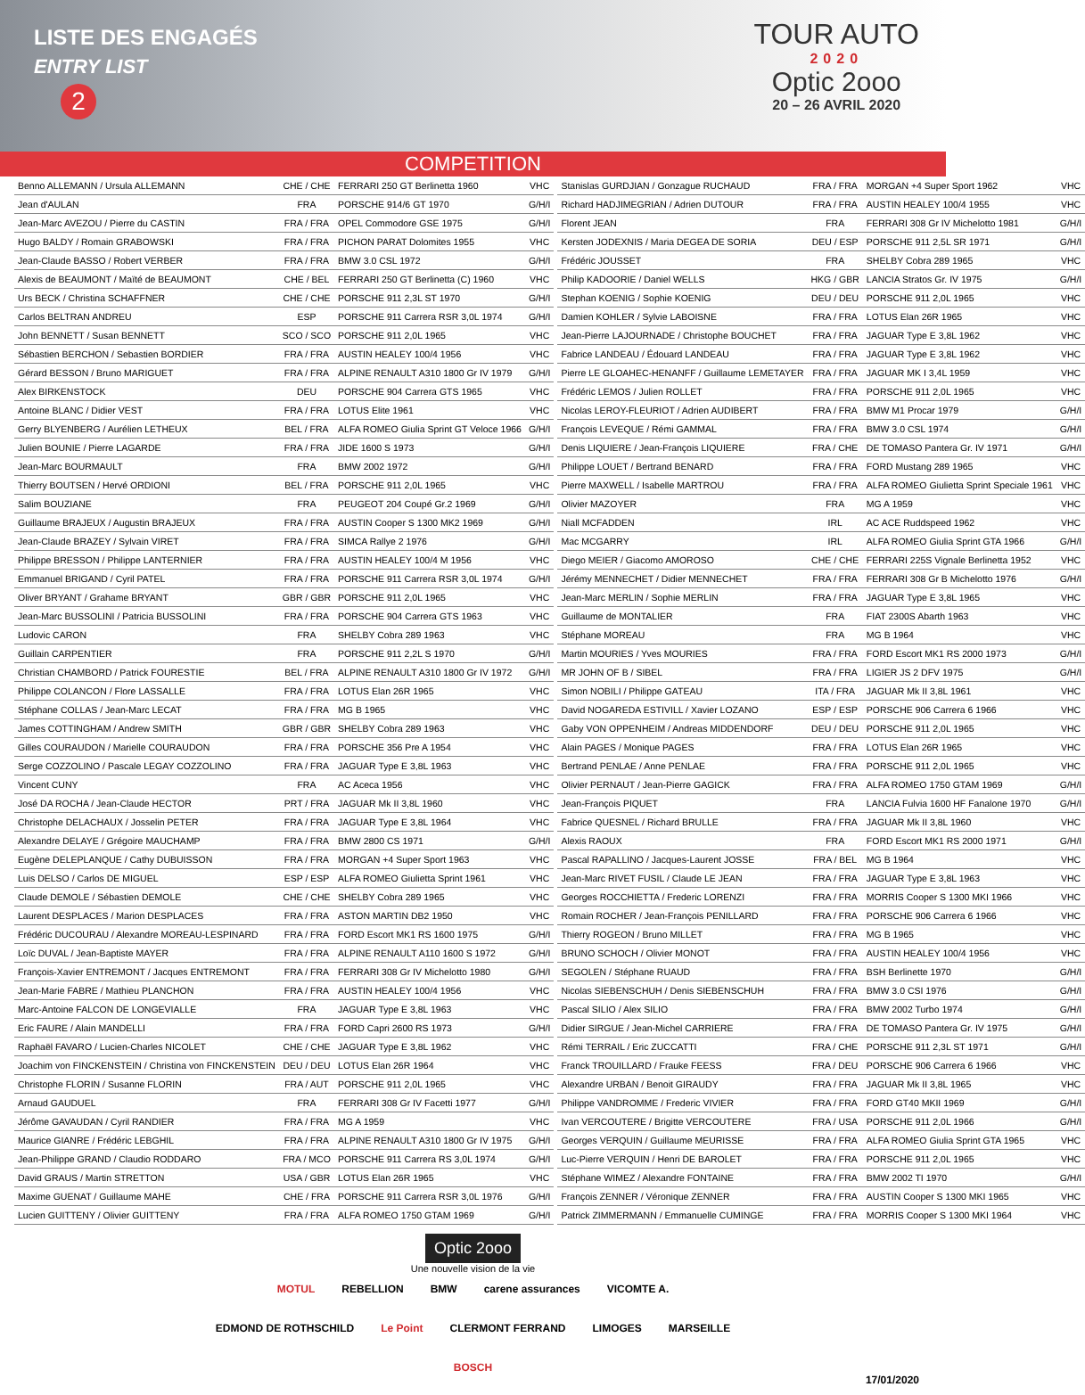LISTE DES ENGAGÉS
ENTRY LIST
2
TOUR AUTO
2020
Optic 2ooo
20 – 26 AVRIL 2020
COMPETITION
| Benno ALLEMANN / Ursula ALLEMANN | CHE / CHE | FERRARI 250 GT Berlinetta 1960 | VHC |
| Jean d'AULAN | FRA | PORSCHE 914/6 GT 1970 | G/H/I |
| Jean-Marc AVEZOU / Pierre du CASTIN | FRA / FRA | OPEL Commodore GSE 1975 | G/H/I |
| Hugo BALDY / Romain GRABOWSKI | FRA / FRA | PICHON PARAT Dolomites 1955 | VHC |
| Jean-Claude BASSO / Robert VERBER | FRA / FRA | BMW 3.0 CSL 1972 | G/H/I |
| Alexis de BEAUMONT / Maïté de BEAUMONT | CHE / BEL | FERRARI 250 GT Berlinetta (C) 1960 | VHC |
| Urs BECK / Christina SCHAFFNER | CHE / CHE | PORSCHE 911 2,3L ST 1970 | G/H/I |
| Carlos BELTRAN ANDREU | ESP | PORSCHE 911 Carrera RSR 3,0L 1974 | G/H/I |
| John BENNETT / Susan BENNETT | SCO / SCO | PORSCHE 911 2,0L 1965 | VHC |
| Sébastien BERCHON / Sebastien BORDIER | FRA / FRA | AUSTIN HEALEY 100/4 1956 | VHC |
| Gérard BESSON / Bruno MARIGUET | FRA / FRA | ALPINE RENAULT A310 1800 Gr IV 1979 | G/H/I |
| Alex BIRKENSTOCK | DEU | PORSCHE 904 Carrera GTS 1965 | VHC |
| Antoine BLANC / Didier VEST | FRA / FRA | LOTUS Elite 1961 | VHC |
| Gerry BLYENBERG / Aurélien LETHEUX | BEL / FRA | ALFA ROMEO Giulia Sprint GT Veloce 1966 | G/H/I |
| Julien BOUNIE / Pierre LAGARDE | FRA / FRA | JIDE 1600 S 1973 | G/H/I |
| Jean-Marc BOURMAULT | FRA | BMW 2002 1972 | G/H/I |
| Thierry BOUTSEN / Hervé ORDIONI | BEL / FRA | PORSCHE 911 2,0L 1965 | VHC |
| Salim BOUZIANE | FRA | PEUGEOT 204 Coupé Gr.2 1969 | G/H/I |
| Guillaume BRAJEUX / Augustin BRAJEUX | FRA / FRA | AUSTIN Cooper S 1300 MK2 1969 | G/H/I |
| Jean-Claude BRAZEY / Sylvain VIRET | FRA / FRA | SIMCA Rallye 2 1976 | G/H/I |
| Philippe BRESSON / Philippe LANTERNIER | FRA / FRA | AUSTIN HEALEY 100/4 M 1956 | VHC |
| Emmanuel BRIGAND / Cyril PATEL | FRA / FRA | PORSCHE 911 Carrera RSR 3,0L 1974 | G/H/I |
| Oliver BRYANT / Grahame BRYANT | GBR / GBR | PORSCHE 911 2,0L 1965 | VHC |
| Jean-Marc BUSSOLINI / Patricia BUSSOLINI | FRA / FRA | PORSCHE 904 Carrera GTS 1963 | VHC |
| Ludovic CARON | FRA | SHELBY Cobra 289 1963 | VHC |
| Guillain CARPENTIER | FRA | PORSCHE 911 2,2L S 1970 | G/H/I |
| Christian CHAMBORD / Patrick FOURESTIE | BEL / FRA | ALPINE RENAULT A310 1800 Gr IV 1972 | G/H/I |
| Philippe COLANCON / Flore LASSALLE | FRA / FRA | LOTUS Elan 26R 1965 | VHC |
| Stéphane COLLAS / Jean-Marc LECAT | FRA / FRA | MG B 1965 | VHC |
| James COTTINGHAM / Andrew SMITH | GBR / GBR | SHELBY Cobra 289 1963 | VHC |
| Gilles COURAUDON / Marielle COURAUDON | FRA / FRA | PORSCHE 356 Pre A 1954 | VHC |
| Serge COZZOLINO / Pascale LEGAY COZZOLINO | FRA / FRA | JAGUAR Type E 3,8L 1963 | VHC |
| Vincent CUNY | FRA | AC Aceca 1956 | VHC |
| José DA ROCHA / Jean-Claude HECTOR | PRT / FRA | JAGUAR Mk II 3,8L 1960 | VHC |
| Christophe DELACHAUX / Josselin PETER | FRA / FRA | JAGUAR Type E 3,8L 1964 | VHC |
| Alexandre DELAYE / Grégoire MAUCHAMP | FRA / FRA | BMW 2800 CS 1971 | G/H/I |
| Eugène DELEPLANQUE / Cathy DUBUISSON | FRA / FRA | MORGAN +4 Super Sport 1963 | VHC |
| Luis DELSO / Carlos DE MIGUEL | ESP / ESP | ALFA ROMEO Giulietta Sprint 1961 | VHC |
| Claude DEMOLE / Sébastien DEMOLE | CHE / CHE | SHELBY Cobra 289 1965 | VHC |
| Laurent DESPLACES / Marion DESPLACES | FRA / FRA | ASTON MARTIN DB2 1950 | VHC |
| Frédéric DUCOURAU / Alexandre MOREAU-LESPINARD | FRA / FRA | FORD Escort MK1 RS 1600 1975 | G/H/I |
| Loïc DUVAL / Jean-Baptiste MAYER | FRA / FRA | ALPINE RENAULT A110 1600 S 1972 | G/H/I |
| François-Xavier ENTREMONT / Jacques ENTREMONT | FRA / FRA | FERRARI 308 Gr IV Michelotto 1980 | G/H/I |
| Jean-Marie FABRE / Mathieu PLANCHON | FRA / FRA | AUSTIN HEALEY 100/4 1956 | VHC |
| Marc-Antoine FALCON DE LONGEVIALLE | FRA | JAGUAR Type E 3,8L 1963 | VHC |
| Eric FAURE / Alain MANDELLI | FRA / FRA | FORD Capri 2600 RS 1973 | G/H/I |
| Raphaël FAVARO / Lucien-Charles NICOLET | CHE / CHE | JAGUAR Type E 3,8L 1962 | VHC |
| Joachim von FINCKENSTEIN / Christina von FINCKENSTEIN | DEU / DEU | LOTUS Elan 26R 1964 | VHC |
| Christophe FLORIN / Susanne FLORIN | FRA / AUT | PORSCHE 911 2,0L 1965 | VHC |
| Arnaud GAUDUEL | FRA | FERRARI 308 Gr IV Facetti 1977 | G/H/I |
| Jérôme GAVAUDAN / Cyril RANDIER | FRA / FRA | MG A 1959 | VHC |
| Maurice GIANRE / Frédéric LEBGHIL | FRA / FRA | ALPINE RENAULT A310 1800 Gr IV 1975 | G/H/I |
| Jean-Philippe GRAND / Claudio RODDARO | FRA / MCO | PORSCHE 911 Carrera RS 3,0L 1974 | G/H/I |
| David GRAUS / Martin STRETTON | USA / GBR | LOTUS Elan 26R 1965 | VHC |
| Maxime GUENAT / Guillaume MAHE | CHE / FRA | PORSCHE 911 Carrera RSR 3,0L 1976 | G/H/I |
| Lucien GUITTENY / Olivier GUITTENY | FRA / FRA | ALFA ROMEO 1750 GTAM 1969 | G/H/I |
| Stanislas GURDJIAN / Gonzague RUCHAUD | FRA / FRA | MORGAN +4 Super Sport 1962 | VHC |
| Richard HADJIMEGRIAN / Adrien DUTOUR | FRA / FRA | AUSTIN HEALEY 100/4 1955 | VHC |
| Florent JEAN | FRA | FERRARI 308 Gr IV Michelotto 1981 | G/H/I |
| Kersten JODEXNIS / Maria DEGEA DE SORIA | DEU / ESP | PORSCHE 911 2,5L SR 1971 | G/H/I |
| Frédéric JOUSSET | FRA | SHELBY Cobra 289 1965 | VHC |
| Philip KADOORIE / Daniel WELLS | HKG / GBR | LANCIA Stratos Gr. IV 1975 | G/H/I |
| Stephan KOENIG / Sophie KOENIG | DEU / DEU | PORSCHE 911 2,0L 1965 | VHC |
| Damien KOHLER / Sylvie LABOISNE | FRA / FRA | LOTUS Elan 26R 1965 | VHC |
| Jean-Pierre LAJOURNADE / Christophe BOUCHET | FRA / FRA | JAGUAR Type E 3,8L 1962 | VHC |
| Fabrice LANDEAU / Édouard LANDEAU | FRA / FRA | JAGUAR Type E 3,8L 1962 | VHC |
| Pierre LE GLOAHEC-HENANFF / Guillaume LEMETAYER | FRA / FRA | JAGUAR MK I 3,4L 1959 | VHC |
| Frédéric LEMOS / Julien ROLLET | FRA / FRA | PORSCHE 911 2,0L 1965 | VHC |
| Nicolas LEROY-FLEURIOT / Adrien AUDIBERT | FRA / FRA | BMW M1 Procar 1979 | G/H/I |
| François LEVEQUE / Rémi GAMMAL | FRA / FRA | BMW 3.0 CSL 1974 | G/H/I |
| Denis LIQUIERE / Jean-François LIQUIERE | FRA / CHE | DE TOMASO Pantera Gr. IV 1971 | G/H/I |
| Philippe LOUET / Bertrand BENARD | FRA / FRA | FORD Mustang 289 1965 | VHC |
| Pierre MAXWELL / Isabelle MARTROU | FRA / FRA | ALFA ROMEO Giulietta Sprint Speciale 1961 | VHC |
| Olivier MAZOYER | FRA | MG A 1959 | VHC |
| Niall MCFADDEN | IRL | AC ACE Ruddspeed 1962 | VHC |
| Mac MCGARRY | IRL | ALFA ROMEO Giulia Sprint GTA 1966 | G/H/I |
| Diego MEIER / Giacomo AMOROSO | CHE / CHE | FERRARI 225S Vignale Berlinetta 1952 | VHC |
| Jérémy MENNECHET / Didier MENNECHET | FRA / FRA | FERRARI 308 Gr B Michelotto 1976 | G/H/I |
| Jean-Marc MERLIN / Sophie MERLIN | FRA / FRA | JAGUAR Type E 3,8L 1965 | VHC |
| Guillaume de MONTALIER | FRA | FIAT 2300S Abarth 1963 | VHC |
| Stéphane MOREAU | FRA | MG B 1964 | VHC |
| Martin MOURIES / Yves MOURIES | FRA / FRA | FORD Escort MK1 RS 2000 1973 | G/H/I |
| MR JOHN OF B / SIBEL | FRA / FRA | LIGIER JS 2 DFV 1975 | G/H/I |
| Simon NOBILI / Philippe GATEAU | ITA / FRA | JAGUAR Mk II 3,8L 1961 | VHC |
| David NOGAREDA ESTIVILL / Xavier LOZANO | ESP / ESP | PORSCHE 906 Carrera 6 1966 | VHC |
| Gaby VON OPPENHEIM / Andreas MIDDENDORF | DEU / DEU | PORSCHE 911 2,0L 1965 | VHC |
| Alain PAGES / Monique PAGES | FRA / FRA | LOTUS Elan 26R 1965 | VHC |
| Bertrand PENLAE / Anne PENLAE | FRA / FRA | PORSCHE 911 2,0L 1965 | VHC |
| Olivier PERNAUT / Jean-Pierre GAGICK | FRA / FRA | ALFA ROMEO 1750 GTAM 1969 | G/H/I |
| Jean-François PIQUET | FRA | LANCIA Fulvia 1600 HF Fanalone 1970 | G/H/I |
| Fabrice QUESNEL / Richard BRULLE | FRA / FRA | JAGUAR Mk II 3,8L 1960 | VHC |
| Alexis RAOUX | FRA | FORD Escort MK1 RS 2000 1971 | G/H/I |
| Pascal RAPALLINO / Jacques-Laurent JOSSE | FRA / BEL | MG B 1964 | VHC |
| Jean-Marc RIVET FUSIL / Claude LE JEAN | FRA / FRA | JAGUAR Type E 3,8L 1963 | VHC |
| Georges ROCCHIETTA / Frederic LORENZI | FRA / FRA | MORRIS Cooper S 1300 MKI 1966 | VHC |
| Romain ROCHER / Jean-François PENILLARD | FRA / FRA | PORSCHE 906 Carrera 6 1966 | VHC |
| Thierry ROGEON / Bruno MILLET | FRA / FRA | MG B 1965 | VHC |
| BRUNO SCHOCH / Olivier MONOT | FRA / FRA | AUSTIN HEALEY 100/4 1956 | VHC |
| SEGOLEN / Stéphane RUAUD | FRA / FRA | BSH Berlinette 1970 | G/H/I |
| Nicolas SIEBENSCHUH / Denis SIEBENSCHUH | FRA / FRA | BMW 3.0 CSI 1976 | G/H/I |
| Pascal SILIO / Alex SILIO | FRA / FRA | BMW 2002 Turbo 1974 | G/H/I |
| Didier SIRGUE / Jean-Michel CARRIERE | FRA / FRA | DE TOMASO Pantera Gr. IV 1975 | G/H/I |
| Rémi TERRAIL / Eric ZUCCATTI | FRA / CHE | PORSCHE 911 2,3L ST 1971 | G/H/I |
| Franck TROUILLARD / Frauke FEESS | FRA / DEU | PORSCHE 906 Carrera 6 1966 | VHC |
| Alexandre URBAN / Benoit GIRAUDY | FRA / FRA | JAGUAR Mk II 3,8L 1965 | VHC |
| Philippe VANDROMME / Frederic VIVIER | FRA / FRA | FORD GT40 MKII 1969 | G/H/I |
| Ivan VERCOUTERE / Brigitte VERCOUTERE | FRA / USA | PORSCHE 911 2,0L 1966 | G/H/I |
| Georges VERQUIN / Guillaume MEURISSE | FRA / FRA | ALFA ROMEO Giulia Sprint GTA 1965 | VHC |
| Luc-Pierre VERQUIN / Henri DE BAROLET | FRA / FRA | PORSCHE 911 2,0L 1965 | VHC |
| Stéphane WIMEZ / Alexandre FONTAINE | FRA / FRA | BMW 2002 TI 1970 | G/H/I |
| François ZENNER / Véronique ZENNER | FRA / FRA | AUSTIN Cooper S 1300 MKI 1965 | VHC |
| Patrick ZIMMERMANN / Emmanuelle CUMINGE | FRA / FRA | MORRIS Cooper S 1300 MKI 1964 | VHC |
Optic 2ooo
Une nouvelle vision de la vie
MOTUL REBELLION BMW carene assurances VICOMTE A. EDMOND DE ROTHSCHILD Le Point CLERMONT FERRAND LIMOGES MARSEILLE BOSCH
17/01/2020